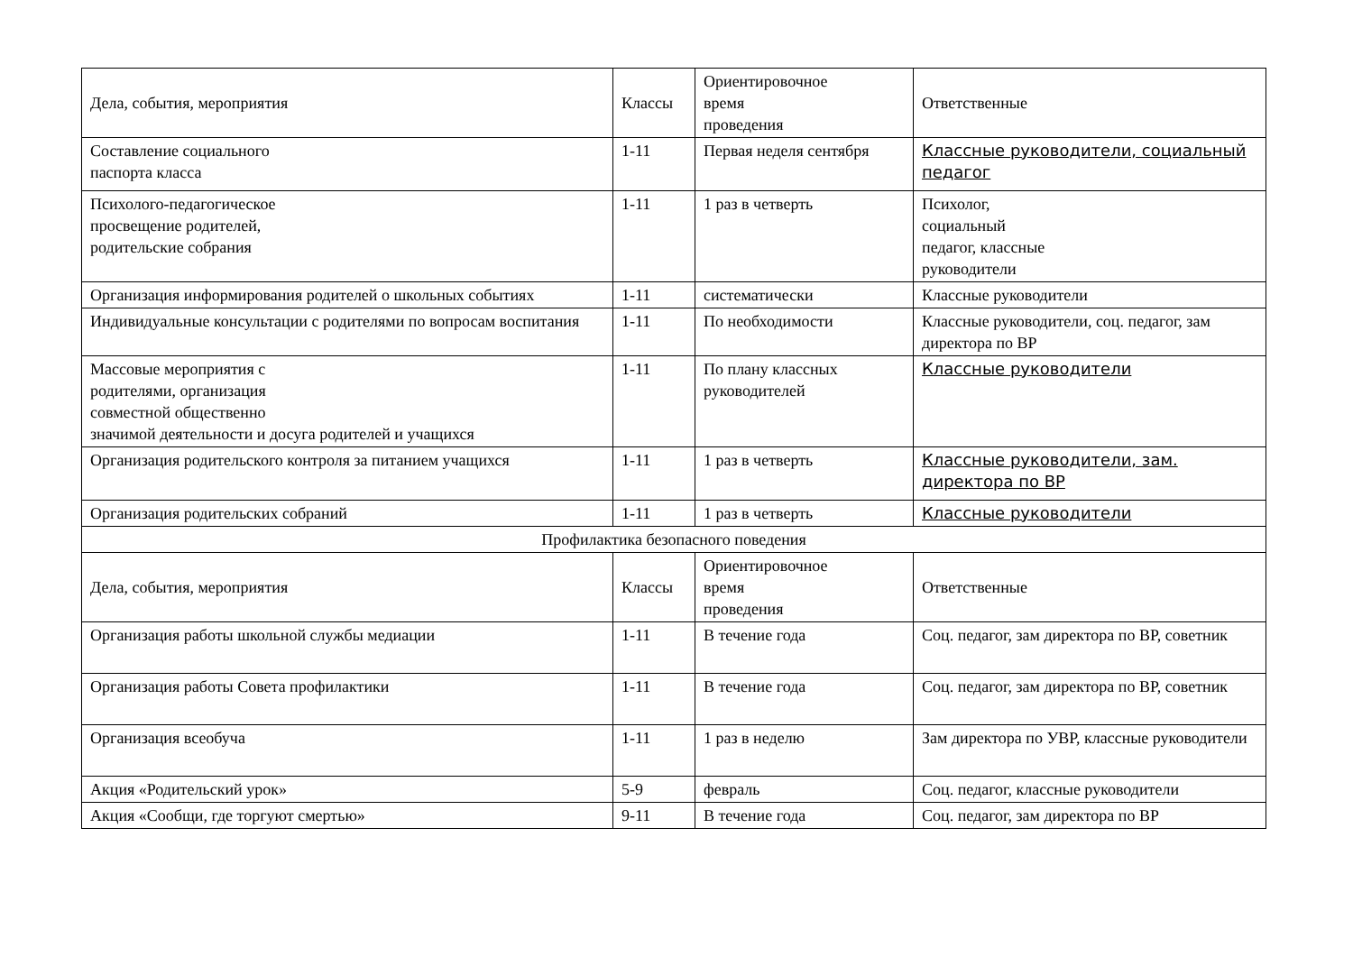| Дела, события, мероприятия | Классы | Ориентировочное время проведения | Ответственные |
| --- | --- | --- | --- |
| Составление социального паспорта класса | 1-11 | Первая неделя сентября | Классные руководители, социальный педагог |
| Психолого-педагогическое просвещение родителей, родительские собрания | 1-11 | 1 раз в четверть | Психолог, социальный педагог, классные руководители |
| Организация информирования родителей о школьных событиях | 1-11 | систематически | Классные руководители |
| Индивидуальные консультации с родителями по вопросам воспитания | 1-11 | По необходимости | Классные руководители, соц. педагог, зам директора по ВР |
| Массовые мероприятия с родителями, организация совместной общественно значимой деятельности и досуга родителей и учащихся | 1-11 | По плану классных руководителей | Классные руководители |
| Организация родительского контроля за питанием учащихся | 1-11 | 1 раз в четверть | Классные руководители, зам. директора по ВР |
| Организация родительских собраний | 1-11 | 1 раз в четверть | Классные руководители |
| Профилактика безопасного поведения | | | |
| Дела, события, мероприятия | Классы | Ориентировочное время проведения | Ответственные |
| Организация работы школьной службы медиации | 1-11 | В течение года | Соц. педагог, зам директора по ВР, советник |
| Организация работы Совета профилактики | 1-11 | В течение года | Соц. педагог, зам директора по ВР, советник |
| Организация всеобуча | 1-11 | 1 раз в неделю | Зам директора по УВР, классные руководители |
| Акция «Родительский урок» | 5-9 | февраль | Соц. педагог, классные руководители |
| Акция «Сообщи, где торгуют смертью» | 9-11 | В течение года | Соц. педагог, зам директора по ВР |